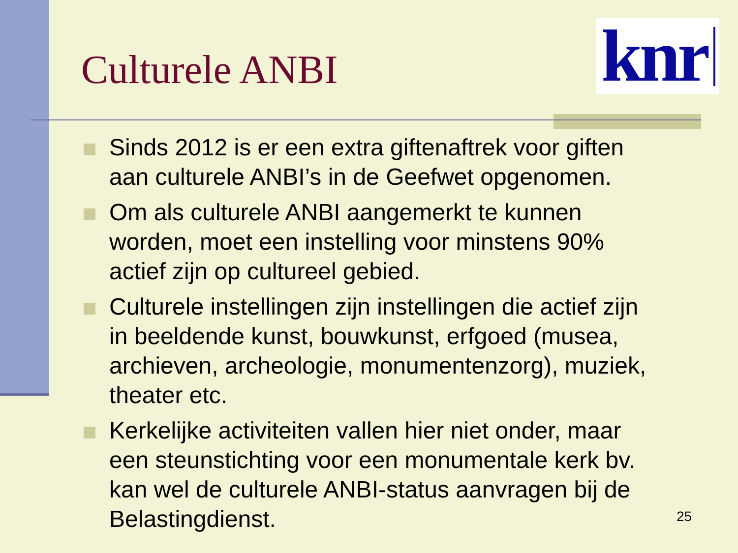knr
Culturele ANBI
Sinds 2012 is er een extra giftenaftrek voor giften aan culturele ANBI’s in de Geefwet opgenomen.
Om als culturele ANBI aangemerkt te kunnen worden, moet een instelling voor minstens 90% actief zijn op cultureel gebied.
Culturele instellingen zijn instellingen die actief zijn in beeldende kunst, bouwkunst, erfgoed (musea, archieven, archeologie, monumentenzorg), muziek, theater etc.
Kerkelijke activiteiten vallen hier niet onder, maar een steunstichting voor een monumentale kerk bv. kan wel de culturele ANBI-status aanvragen bij de Belastingdienst.
25